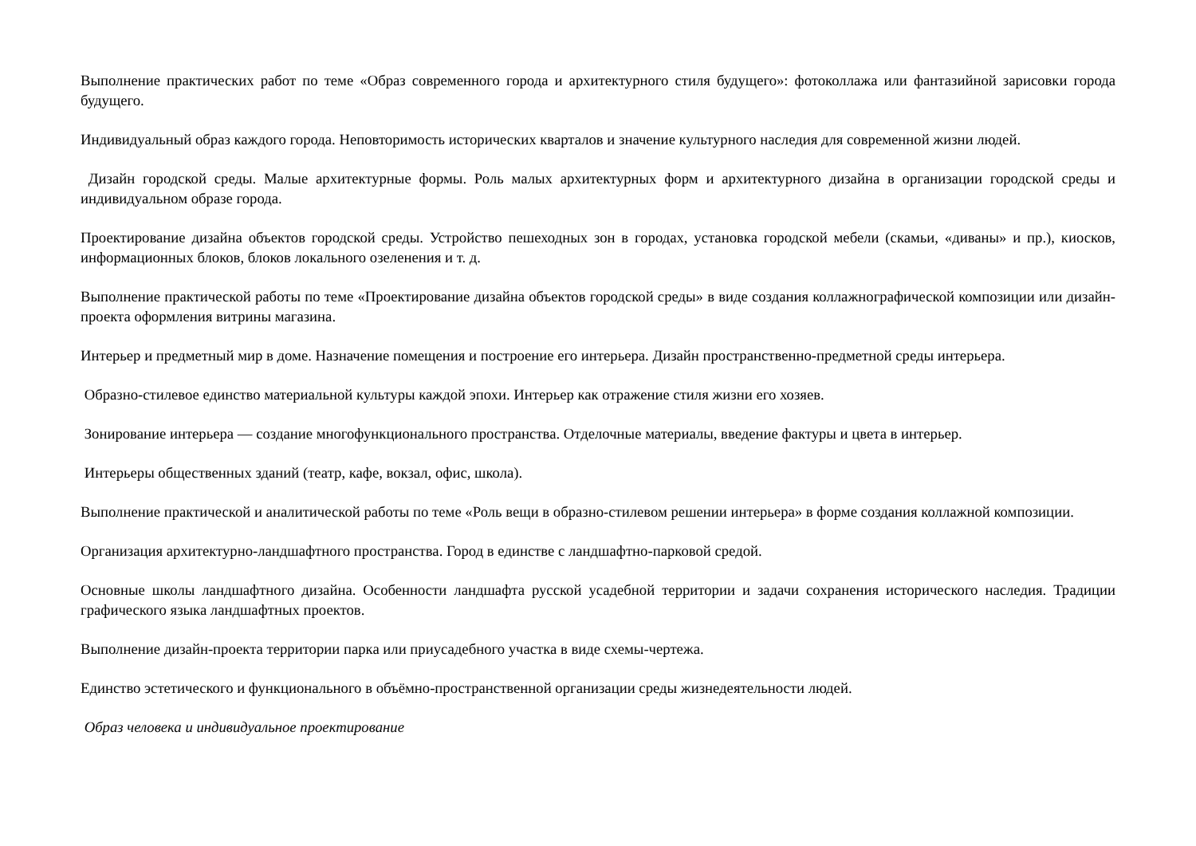Выполнение практических работ по теме «Образ современного города и архитектурного стиля будущего»: фотоколлажа или фантазийной зарисовки города будущего.
Индивидуальный образ каждого города. Неповторимость исторических кварталов и значение культурного наследия для современной жизни людей.
Дизайн городской среды. Малые архитектурные формы. Роль малых архитектурных форм и архитектурного дизайна в организации городской среды и индивидуальном образе города.
Проектирование дизайна объектов городской среды. Устройство пешеходных зон в городах, установка городской мебели (скамьи, «диваны» и пр.), киосков, информационных блоков, блоков локального озеленения и т. д.
Выполнение практической работы по теме «Проектирование дизайна объектов городской среды» в виде создания коллажнографической композиции или дизайн-проекта оформления витрины магазина.
Интерьер и предметный мир в доме. Назначение помещения и построение его интерьера. Дизайн пространственно-предметной среды интерьера.
Образно-стилевое единство материальной культуры каждой эпохи. Интерьер как отражение стиля жизни его хозяев.
Зонирование интерьера — создание многофункционального пространства. Отделочные материалы, введение фактуры и цвета в интерьер.
Интерьеры общественных зданий (театр, кафе, вокзал, офис, школа).
Выполнение практической и аналитической работы по теме «Роль вещи в образно-стилевом решении интерьера» в форме создания коллажной композиции.
Организация архитектурно-ландшафтного пространства. Город в единстве с ландшафтно-парковой средой.
Основные школы ландшафтного дизайна. Особенности ландшафта русской усадебной территории и задачи сохранения исторического наследия. Традиции графического языка ландшафтных проектов.
Выполнение дизайн-проекта территории парка или приусадебного участка в виде схемы-чертежа.
Единство эстетического и функционального в объёмно-пространственной организации среды жизнедеятельности людей.
Образ человека и индивидуальное проектирование